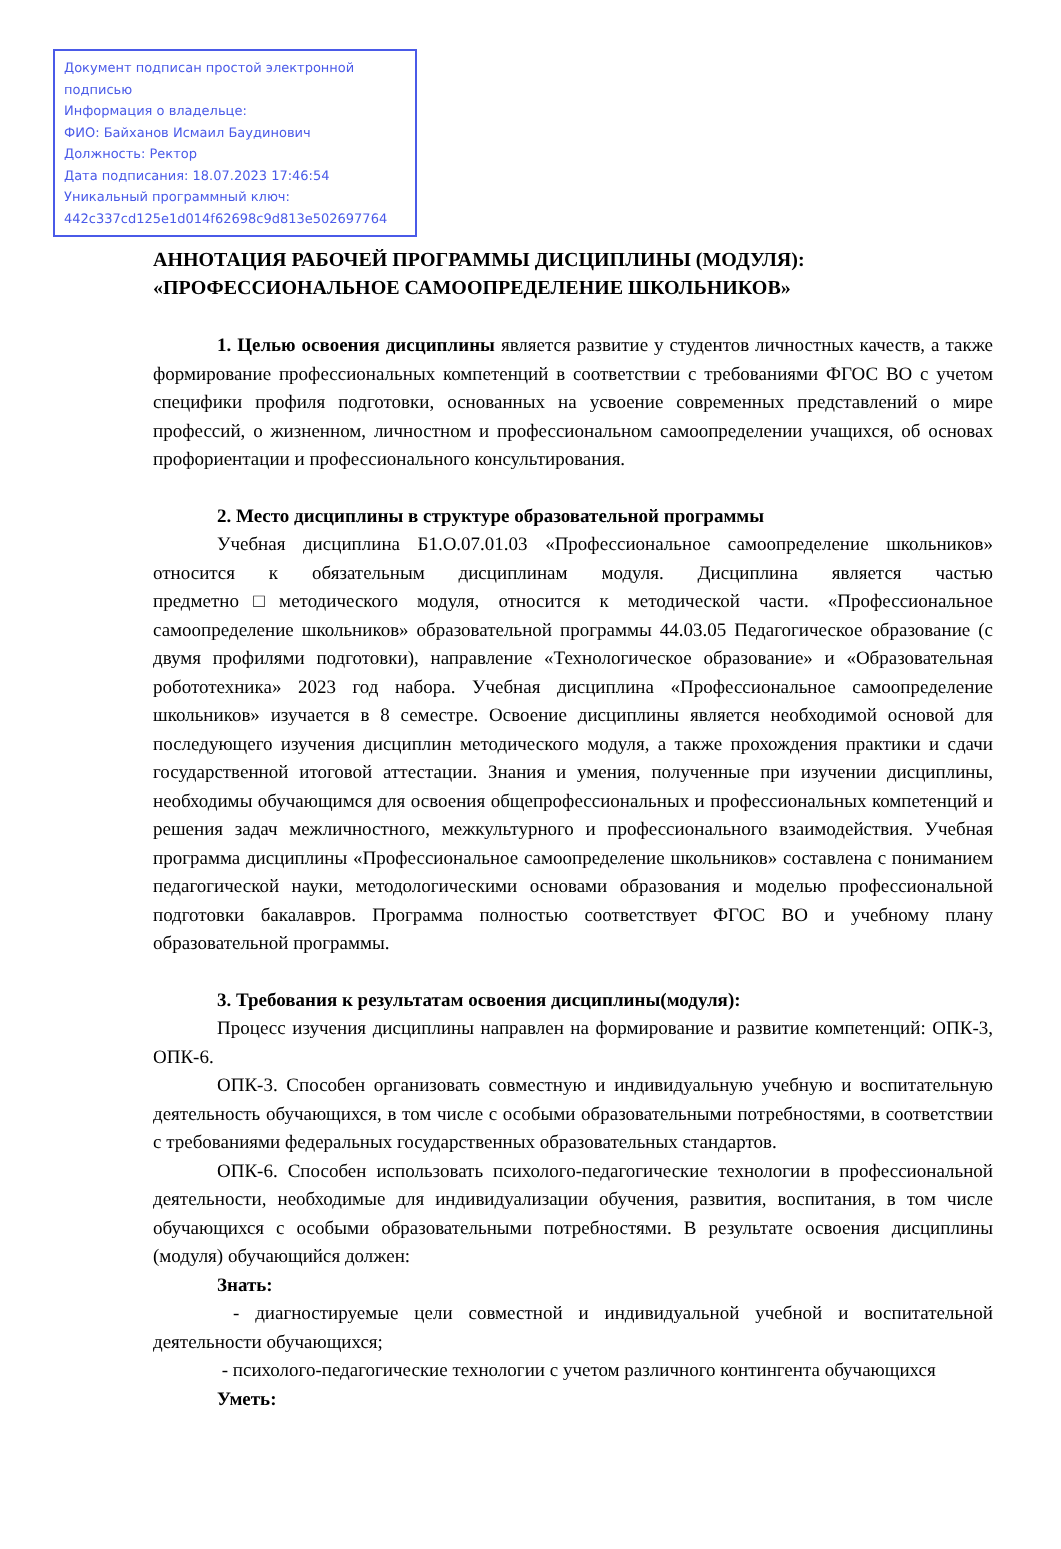Документ подписан простой электронной подписью
Информация о владельце:
ФИО: Байханов Исмаил Баудинович
Должность: Ректор
Дата подписания: 18.07.2023 17:46:54
Уникальный программный ключ:
442c337cd125e1d014f62698c9d813e502697764
АННОТАЦИЯ РАБОЧЕЙ ПРОГРАММЫ ДИСЦИПЛИНЫ (МОДУЛЯ):
«ПРОФЕССИОНАЛЬНОЕ САМООПРЕДЕЛЕНИЕ ШКОЛЬНИКОВ»
1. Целью освоения дисциплины является развитие у студентов личностных качеств, а также формирование профессиональных компетенций в соответствии с требованиями ФГОС ВО с учетом специфики профиля подготовки, основанных на усвоение современных представлений о мире профессий, о жизненном, личностном и профессиональном самоопределении учащихся, об основах профориентации и профессионального консультирования.
2. Место дисциплины в структуре образовательной программы
Учебная дисциплина Б1.О.07.01.03 «Профессиональное самоопределение школьников» относится к обязательным дисциплинам модуля. Дисциплина является частью предметно□методического модуля, относится к методической части. «Профессиональное самоопределение школьников» образовательной программы 44.03.05 Педагогическое образование (с двумя профилями подготовки), направление «Технологическое образование» и «Образовательная робототехника» 2023 год набора. Учебная дисциплина «Профессиональное самоопределение школьников» изучается в 8 семестре. Освоение дисциплины является необходимой основой для последующего изучения дисциплин методического модуля, а также прохождения практики и сдачи государственной итоговой аттестации. Знания и умения, полученные при изучении дисциплины, необходимы обучающимся для освоения общепрофессиональных и профессиональных компетенций и решения задач межличностного, межкультурного и профессионального взаимодействия. Учебная программа дисциплины «Профессиональное самоопределение школьников» составлена с пониманием педагогической науки, методологическими основами образования и моделью профессиональной подготовки бакалавров. Программа полностью соответствует ФГОС ВО и учебному плану образовательной программы.
3. Требования к результатам освоения дисциплины(модуля):
Процесс изучения дисциплины направлен на формирование и развитие компетенций: ОПК-3, ОПК-6.
ОПК-3. Способен организовать совместную и индивидуальную учебную и воспитательную деятельность обучающихся, в том числе с особыми образовательными потребностями, в соответствии с требованиями федеральных государственных образовательных стандартов.
ОПК-6. Способен использовать психолого-педагогические технологии в профессиональной деятельности, необходимые для индивидуализации обучения, развития, воспитания, в том числе обучающихся с особыми образовательными потребностями. В результате освоения дисциплины (модуля) обучающийся должен:
Знать:
- диагностируемые цели совместной и индивидуальной учебной и воспитательной деятельности обучающихся;
- психолого-педагогические технологии с учетом различного контингента обучающихся
Уметь: